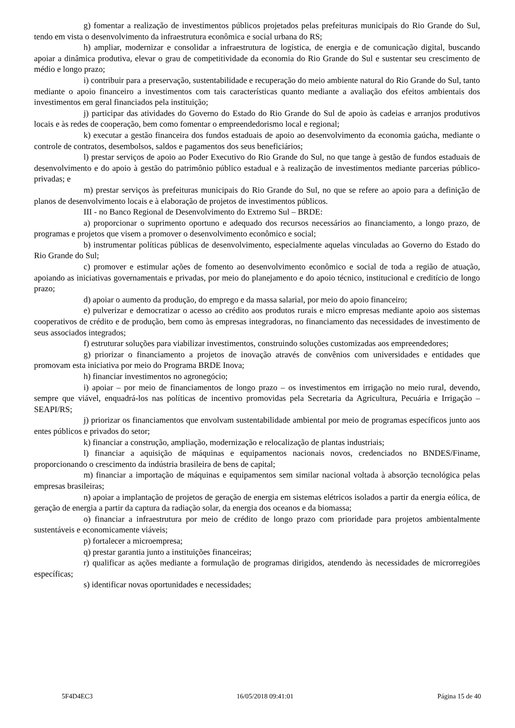g) fomentar a realização de investimentos públicos projetados pelas prefeituras municipais do Rio Grande do Sul, tendo em vista o desenvolvimento da infraestrutura econômica e social urbana do RS;
h) ampliar, modernizar e consolidar a infraestrutura de logística, de energia e de comunicação digital, buscando apoiar a dinâmica produtiva, elevar o grau de competitividade da economia do Rio Grande do Sul e sustentar seu crescimento de médio e longo prazo;
i) contribuir para a preservação, sustentabilidade e recuperação do meio ambiente natural do Rio Grande do Sul, tanto mediante o apoio financeiro a investimentos com tais características quanto mediante a avaliação dos efeitos ambientais dos investimentos em geral financiados pela instituição;
j) participar das atividades do Governo do Estado do Rio Grande do Sul de apoio às cadeias e arranjos produtivos locais e às redes de cooperação, bem como fomentar o empreendedorismo local e regional;
k) executar a gestão financeira dos fundos estaduais de apoio ao desenvolvimento da economia gaúcha, mediante o controle de contratos, desembolsos, saldos e pagamentos dos seus beneficiários;
l) prestar serviços de apoio ao Poder Executivo do Rio Grande do Sul, no que tange à gestão de fundos estaduais de desenvolvimento e do apoio à gestão do patrimônio público estadual e à realização de investimentos mediante parcerias público-privadas; e
m) prestar serviços às prefeituras municipais do Rio Grande do Sul, no que se refere ao apoio para a definição de planos de desenvolvimento locais e à elaboração de projetos de investimentos públicos.
III - no Banco Regional de Desenvolvimento do Extremo Sul – BRDE:
a) proporcionar o suprimento oportuno e adequado dos recursos necessários ao financiamento, a longo prazo, de programas e projetos que visem a promover o desenvolvimento econômico e social;
b) instrumentar políticas públicas de desenvolvimento, especialmente aquelas vinculadas ao Governo do Estado do Rio Grande do Sul;
c) promover e estimular ações de fomento ao desenvolvimento econômico e social de toda a região de atuação, apoiando as iniciativas governamentais e privadas, por meio do planejamento e do apoio técnico, institucional e creditício de longo prazo;
d) apoiar o aumento da produção, do emprego e da massa salarial, por meio do apoio financeiro;
e) pulverizar e democratizar o acesso ao crédito aos produtos rurais e micro empresas mediante apoio aos sistemas cooperativos de crédito e de produção, bem como às empresas integradoras, no financiamento das necessidades de investimento de seus associados integrados;
f) estruturar soluções para viabilizar investimentos, construindo soluções customizadas aos empreendedores;
g) priorizar o financiamento a projetos de inovação através de convênios com universidades e entidades que promovam esta iniciativa por meio do Programa BRDE Inova;
h) financiar investimentos no agronegócio;
i) apoiar – por meio de financiamentos de longo prazo – os investimentos em irrigação no meio rural, devendo, sempre que viável, enquadrá-los nas políticas de incentivo promovidas pela Secretaria da Agricultura, Pecuária e Irrigação – SEAPI/RS;
j) priorizar os financiamentos que envolvam sustentabilidade ambiental por meio de programas específicos junto aos entes públicos e privados do setor;
k) financiar a construção, ampliação, modernização e relocalização de plantas industriais;
l) financiar a aquisição de máquinas e equipamentos nacionais novos, credenciados no BNDES/Finame, proporcionando o crescimento da indústria brasileira de bens de capital;
m) financiar a importação de máquinas e equipamentos sem similar nacional voltada à absorção tecnológica pelas empresas brasileiras;
n) apoiar a implantação de projetos de geração de energia em sistemas elétricos isolados a partir da energia eólica, de geração de energia a partir da captura da radiação solar, da energia dos oceanos e da biomassa;
o) financiar a infraestrutura por meio de crédito de longo prazo com prioridade para projetos ambientalmente sustentáveis e economicamente viáveis;
p) fortalecer a microempresa;
q) prestar garantia junto a instituições financeiras;
r) qualificar as ações mediante a formulação de programas dirigidos, atendendo às necessidades de microrregiões específicas;
s) identificar novas oportunidades e necessidades;
5F4D4EC3 16/05/2018 09:41:01 Página 15 de 40